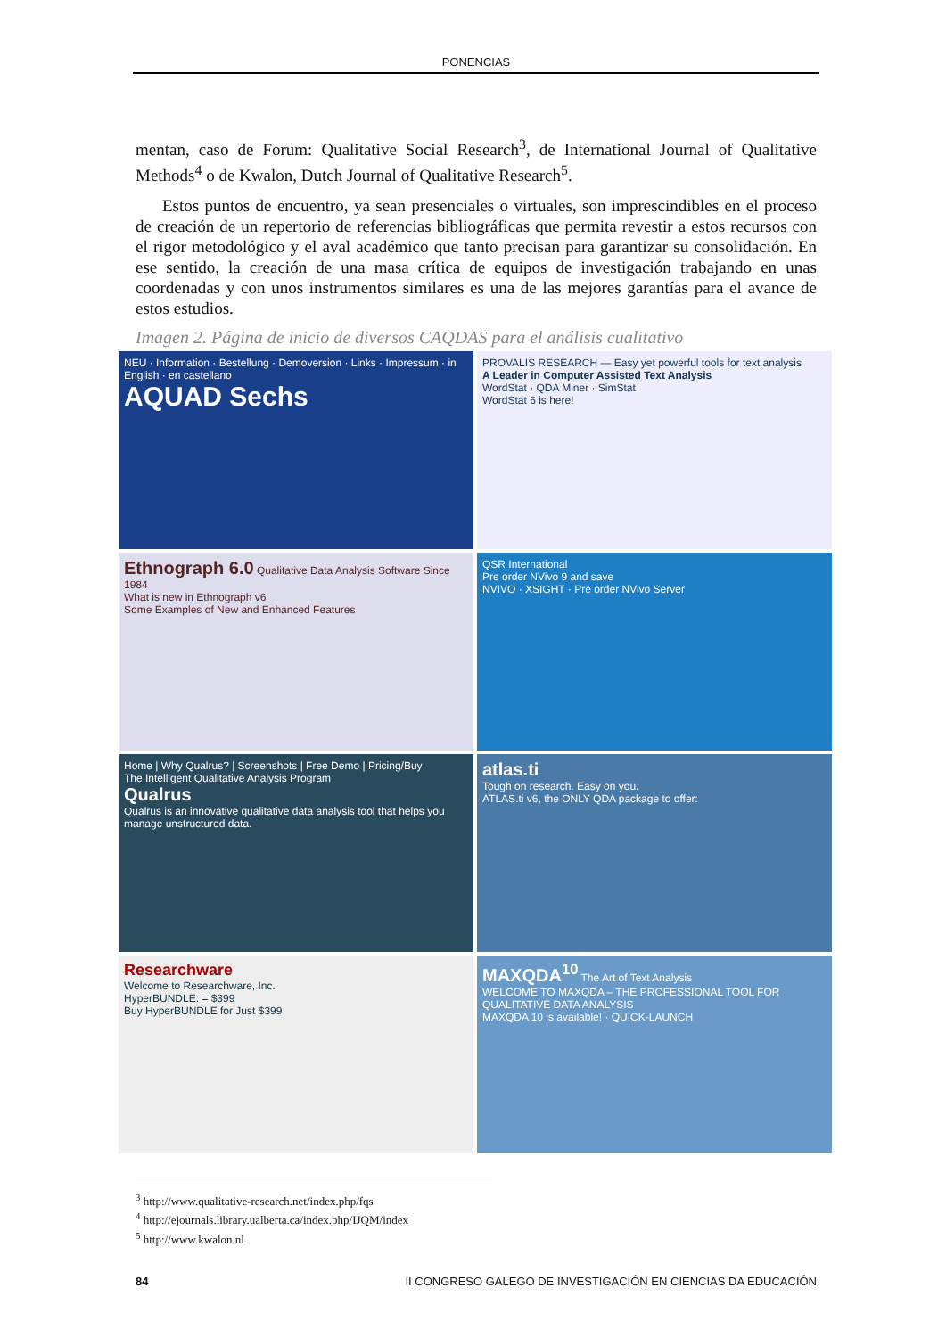PONENCIAS
mentan, caso de Forum: Qualitative Social Research<sup>3</sup>, de International Journal of Qualitative Methods<sup>4</sup> o de Kwalon, Dutch Journal of Qualitative Research<sup>5</sup>.
Estos puntos de encuentro, ya sean presenciales o virtuales, son imprescindibles en el proceso de creación de un repertorio de referencias bibliográficas que permita revestir a estos recursos con el rigor metodológico y el aval académico que tanto precisan para garantizar su consolidación. En ese sentido, la creación de una masa crítica de equipos de investigación trabajando en unas coordenadas y con unos instrumentos similares es una de las mejores garantías para el avance de estos estudios.
Imagen 2. Página de inicio de diversos CAQDAS para el análisis cualitativo
NEU · Information · Bestellung · Demoversion · Links · Impressum · in English · en castellano
AQUAD Sechs
PROVALIS RESEARCH — Easy yet powerful tools for text analysis
A Leader in Computer Assisted Text Analysis
WordStat · QDA Miner · SimStat
WordStat 6 is here!
Ethnograph 6.0 Qualitative Data Analysis Software Since 1984
What is new in Ethnograph v6
Some Examples of New and Enhanced Features
QSR International
Pre order NVivo 9 and save
NVIVO · XSIGHT · Pre order NVivo Server
Home | Why Qualrus? | Screenshots | Free Demo | Pricing/Buy
The Intelligent Qualitative Analysis Program
Qualrus
Qualrus is an innovative qualitative data analysis tool that helps you manage unstructured data.
atlas.ti
Tough on research. Easy on you.
ATLAS.ti v6, the ONLY QDA package to offer:
Researchware
Welcome to Researchware, Inc.
HyperBUNDLE: = $399
Buy HyperBUNDLE for Just $399
MAXQDA<sup>10</sup> The Art of Text Analysis
WELCOME TO MAXQDA – THE PROFESSIONAL TOOL FOR QUALITATIVE DATA ANALYSIS
MAXQDA 10 is available! · QUICK-LAUNCH
<sup>3</sup> http://www.qualitative-research.net/index.php/fqs
<sup>4</sup> http://ejournals.library.ualberta.ca/index.php/IJQM/index
<sup>5</sup> http://www.kwalon.nl
84 II CONGRESO GALEGO DE INVESTIGACIÓN EN CIENCIAS DA EDUCACIÓN